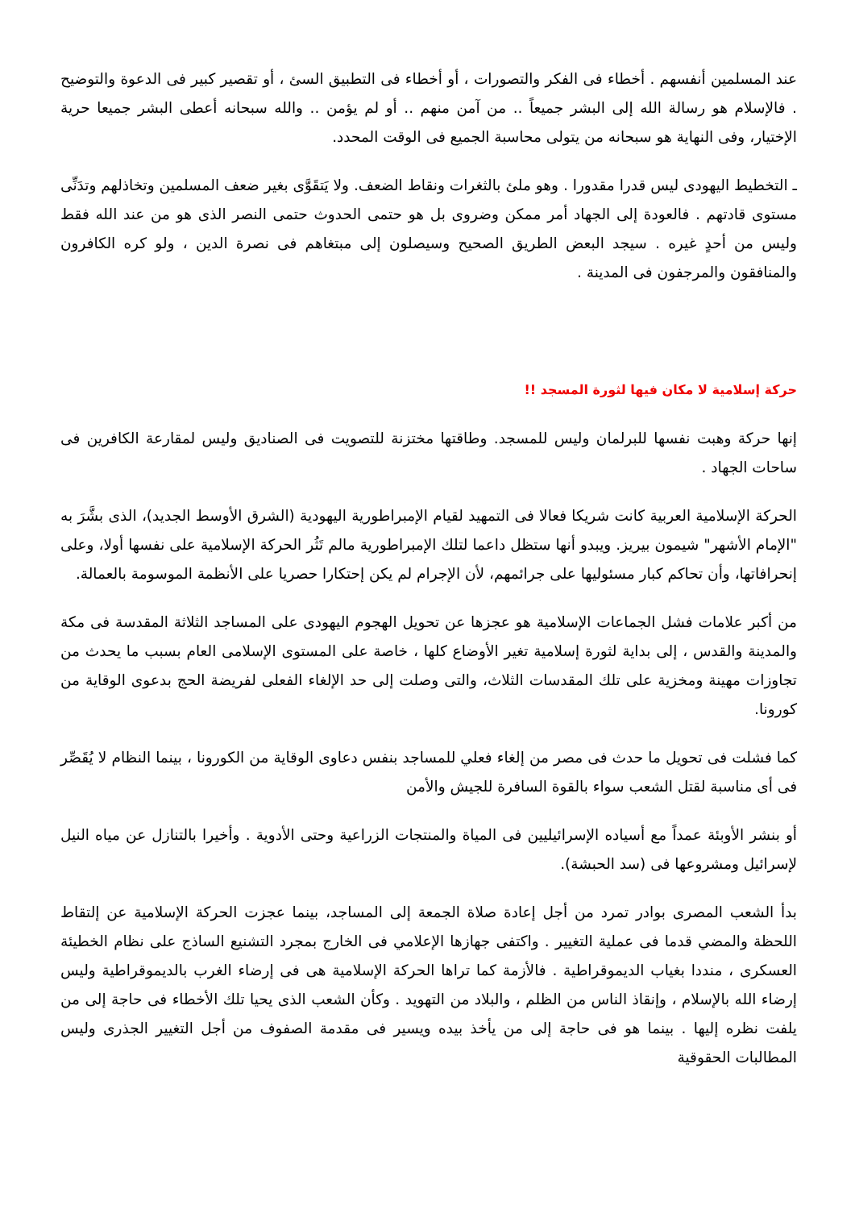عند المسلمين أنفسهم . أخطاء فى الفكر والتصورات ، أو أخطاء فى التطبيق السئ ، أو تقصير كبير فى الدعوة والتوضيح . فالإسلام هو رسالة الله إلى البشر جميعاً .. من آمن منهم .. أو لم يؤمن .. والله سبحانه أعطى البشر جميعا حرية الإختيار، وفى النهاية هو سبحانه من يتولى محاسبة الجميع فى الوقت المحدد.
ـ التخطيط اليهودى ليس قدرا مقدورا . وهو ملئ بالثغرات ونقاط الضعف. ولا يَتقَوَّى بغير ضعف المسلمين وتخاذلهم وتدَنِّى مستوى قادتهم . فالعودة إلى الجهاد أمر ممكن وضروى بل هو حتمى الحدوث حتمى النصر الذى هو من عند الله فقط وليس من أحدٍ غيره . سيجد البعض الطريق الصحيح وسيصلون إلى مبتغاهم فى نصرة الدين ، ولو كره الكافرون والمنافقون والمرجفون فى المدينة .
حركة إسلامية لا مكان فيها لثورة المسجد !!
إنها حركة وهبت نفسها للبرلمان وليس للمسجد. وطاقتها مختزنة للتصويت فى الصناديق وليس لمقارعة الكافرين فى ساحات الجهاد .
الحركة الإسلامية العربية كانت شريكا فعالا فى التمهيد لقيام الإمبراطورية اليهودية (الشرق الأوسط الجديد)، الذى بشَّرَ به "الإمام الأشهر" شيمون بيريز. ويبدو أنها ستظل داعما لتلك الإمبراطورية مالم تَثُر الحركة الإسلامية على نفسها أولا، وعلى إنحرافاتها، وأن تحاكم كبار مسئوليها على جرائمهم، لأن الإجرام لم يكن إحتكارا حصريا على الأنظمة الموسومة بالعمالة.
من أكبر علامات فشل الجماعات الإسلامية هو عجزها عن تحويل الهجوم اليهودى على المساجد الثلاثة المقدسة فى مكة والمدينة والقدس ، إلى بداية لثورة إسلامية تغير الأوضاع كلها ، خاصة على المستوى الإسلامى العام بسبب ما يحدث من تجاوزات مهينة ومخزية على تلك المقدسات الثلاث، والتى وصلت إلى حد الإلغاء الفعلى لفريضة الحج بدعوى الوقاية من كورونا.
كما فشلت فى تحويل ما حدث فى مصر من إلغاء فعلي للمساجد بنفس دعاوى الوقاية من الكورونا ، بينما النظام لا يُقَصِّر فى أى مناسبة لقتل الشعب سواء بالقوة السافرة للجيش والأمن
أو بنشر الأوبئة عمداً مع أسياده الإسرائيليين فى المياة والمنتجات الزراعية وحتى الأدوية . وأخيرا بالتنازل عن مياه النيل لإسرائيل ومشروعها فى (سد الحبشة).
بدأ الشعب المصرى بوادر تمرد من أجل إعادة صلاة الجمعة إلى المساجد، بينما عجزت الحركة الإسلامية عن إلتقاط اللحظة والمضي قدما فى عملية التغيير . واكتفى جهازها الإعلامي فى الخارج بمجرد التشنيع الساذج على نظام الخطيئة العسكرى ، منددا بغياب الديموقراطية . فالأزمة كما تراها الحركة الإسلامية هى فى إرضاء الغرب بالديموقراطية وليس إرضاء الله بالإسلام ، وإنقاذ الناس من الظلم ، والبلاد من التهويد . وكأن الشعب الذى يحيا تلك الأخطاء فى حاجة إلى من يلفت نظره إليها . بينما هو فى حاجة إلى من يأخذ بيده ويسير فى مقدمة الصفوف من أجل التغيير الجذرى وليس المطالبات الحقوقية